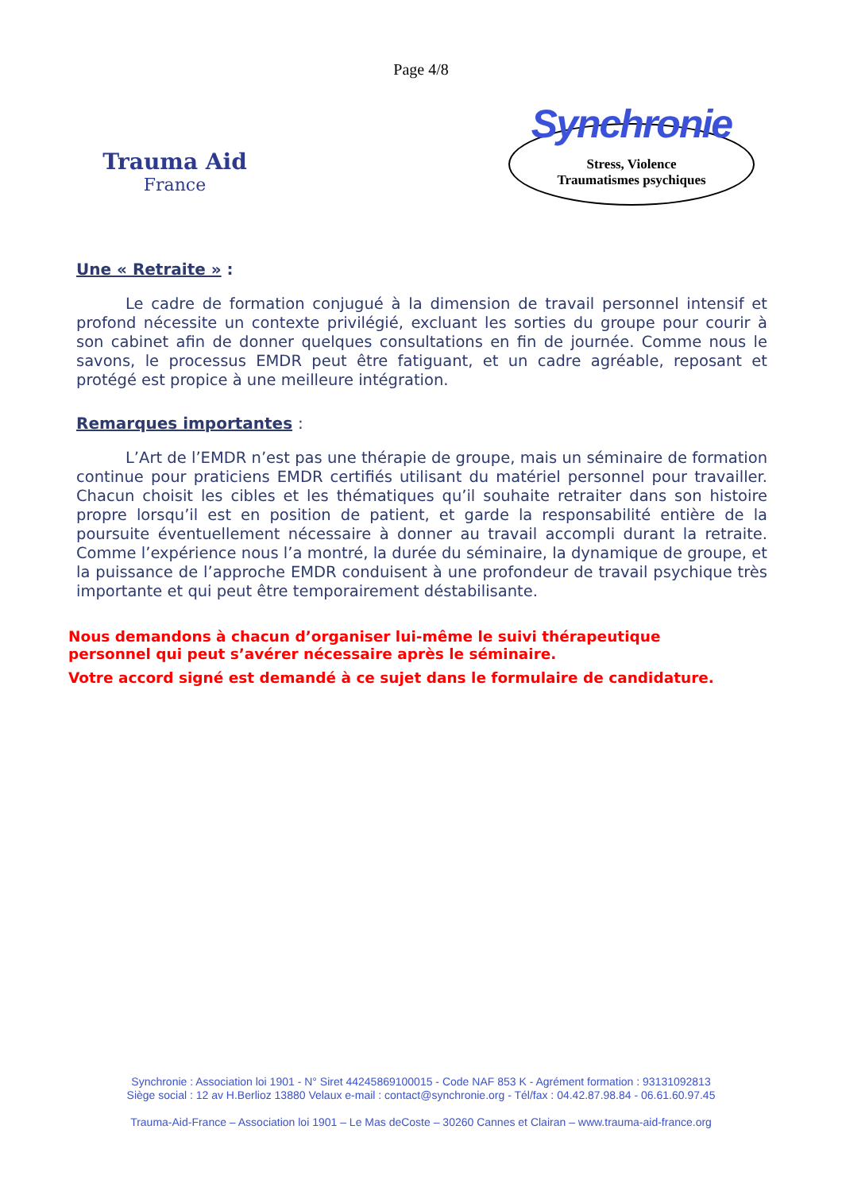Page 4/8
Trauma Aid
France
Synchronie
Stress, Violence
Traumatismes psychiques
Une « Retraite » :
Le cadre de formation conjugué à la dimension de travail personnel intensif et profond nécessite un contexte privilégié, excluant les sorties du groupe pour courir à son cabinet afin de donner quelques consultations en fin de journée. Comme nous le savons, le processus EMDR peut être fatiguant, et un cadre agréable, reposant et protégé est propice à une meilleure intégration.
Remarques importantes :
L’Art de l’EMDR n’est pas une thérapie de groupe, mais un séminaire de formation continue pour praticiens EMDR certifiés utilisant du matériel personnel pour travailler. Chacun choisit les cibles et les thématiques qu’il souhaite retraiter dans son histoire propre lorsqu’il est en position de patient, et garde la responsabilité entière de la poursuite éventuellement nécessaire à donner au travail accompli durant la retraite. Comme l’expérience nous l’a montré, la durée du séminaire, la dynamique de groupe, et la puissance de l’approche EMDR conduisent à une profondeur de travail psychique très importante et qui peut être temporairement déstabilisante.
Nous demandons à chacun d’organiser lui-même le suivi thérapeutique
personnel qui peut s’avérer nécessaire après le séminaire.
Votre accord signé est demandé à ce sujet dans le formulaire de candidature.
Synchronie : Association loi 1901 - N° Siret 44245869100015 - Code NAF 853 K - Agrément formation : 93131092813
Siège social : 12 av H.Berlioz 13880 Velaux e-mail : contact@synchronie.org - Tél/fax : 04.42.87.98.84 - 06.61.60.97.45
Trauma-Aid-France – Association loi 1901 – Le Mas deCoste – 30260 Cannes et Clairan – www.trauma-aid-france.org